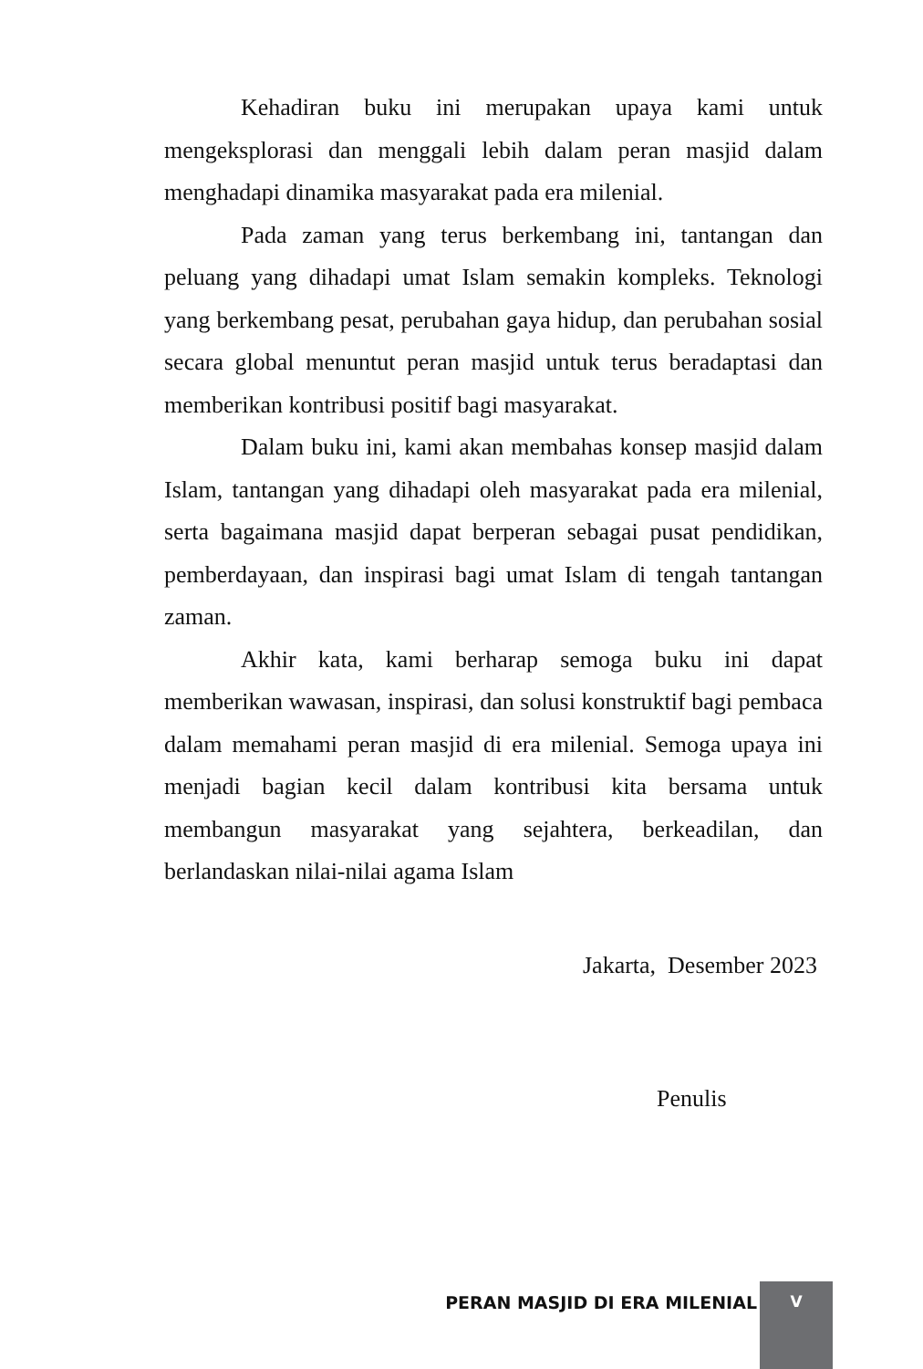Kehadiran buku ini merupakan upaya kami untuk mengeksplorasi dan menggali lebih dalam peran masjid dalam menghadapi dinamika masyarakat pada era milenial.
Pada zaman yang terus berkembang ini, tantangan dan peluang yang dihadapi umat Islam semakin kompleks. Teknologi yang berkembang pesat, perubahan gaya hidup, dan perubahan sosial secara global menuntut peran masjid untuk terus beradaptasi dan memberikan kontribusi positif bagi masyarakat.
Dalam buku ini, kami akan membahas konsep masjid dalam Islam, tantangan yang dihadapi oleh masyarakat pada era milenial, serta bagaimana masjid dapat berperan sebagai pusat pendidikan, pemberdayaan, dan inspirasi bagi umat Islam di tengah tantangan zaman.
Akhir kata, kami berharap semoga buku ini dapat memberikan wawasan, inspirasi, dan solusi konstruktif bagi pembaca dalam memahami peran masjid di era milenial. Semoga upaya ini menjadi bagian kecil dalam kontribusi kita bersama untuk membangun masyarakat yang sejahtera, berkeadilan, dan berlandaskan nilai-nilai agama Islam
Jakarta, Desember 2023
Penulis
PERAN MASJID DI ERA MILENIAL
V